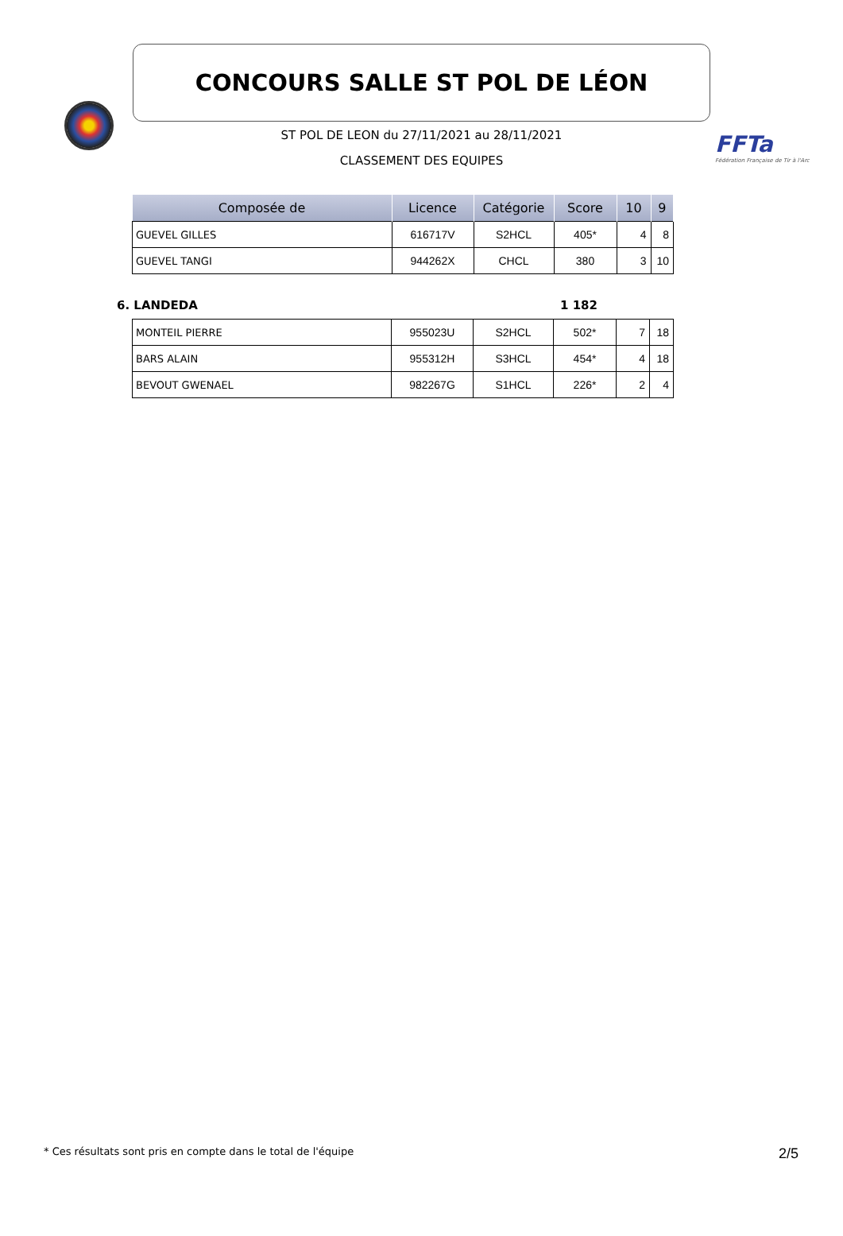CONCOURS SALLE ST POL DE LÉON
FFTa
Fédération Française de Tir à l'Arc
ST POL DE LEON du 27/11/2021 au 28/11/2021
CLASSEMENT DES EQUIPES
| Composée de | Licence | Catégorie | Score | 10 | 9 |
| --- | --- | --- | --- | --- | --- |
| GUEVEL GILLES | 616717V | S2HCL | 405* | 4 | 8 |
| GUEVEL TANGI | 944262X | CHCL | 380 | 3 | 10 |
6. LANDEDA 1 182
| MONTEIL PIERRE | 955023U | S2HCL | 502* | 7 | 18 |
| BARS ALAIN | 955312H | S3HCL | 454* | 4 | 18 |
| BEVOUT GWENAEL | 982267G | S1HCL | 226* | 2 | 4 |
* Ces résultats sont pris en compte dans le total de l'équipe 2/5